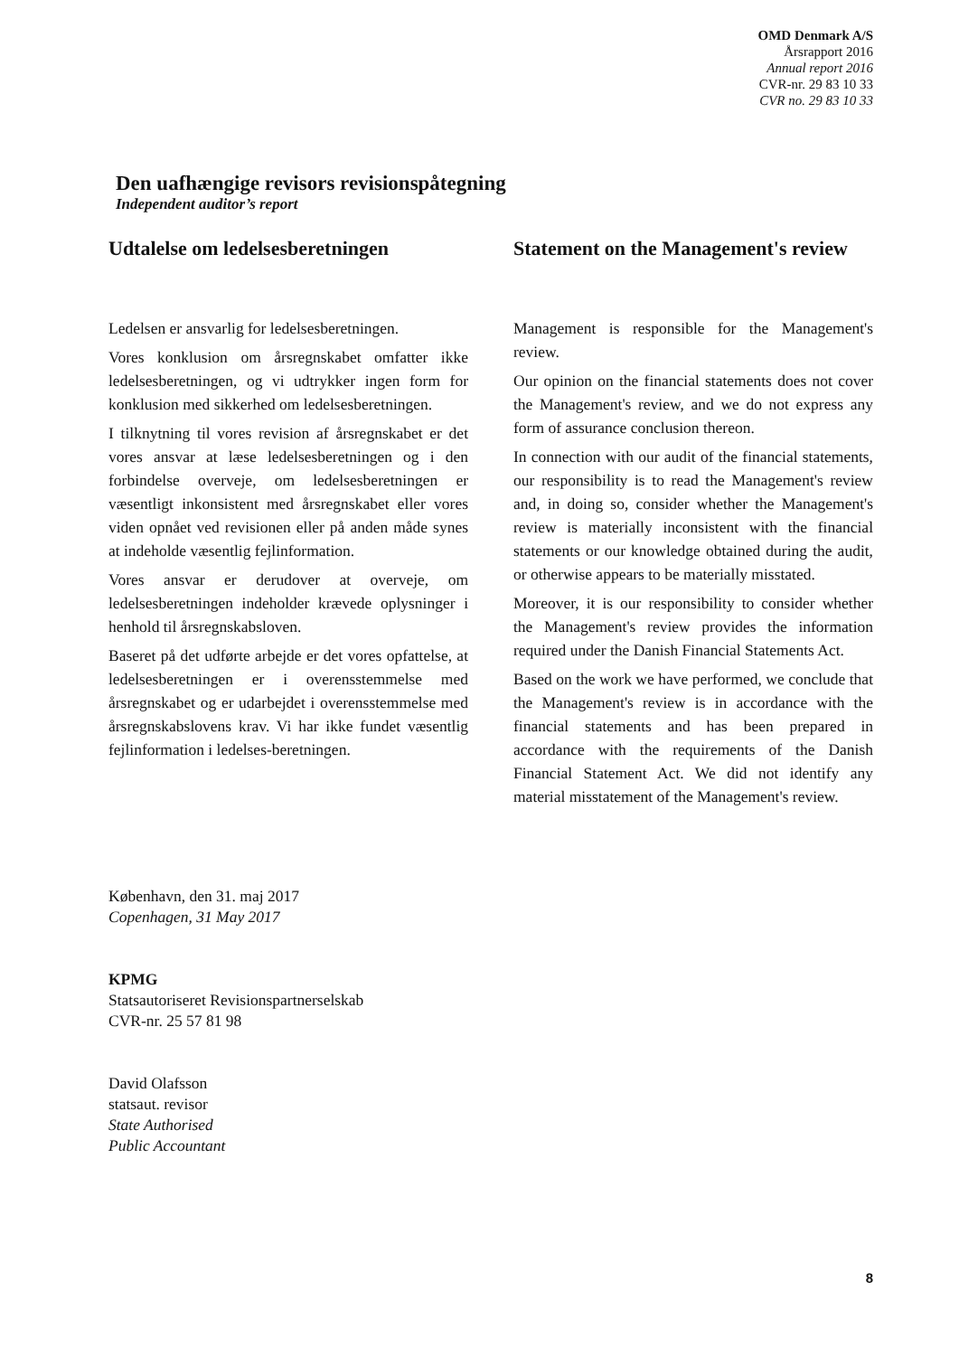OMD Denmark A/S
Årsrapport 2016
Annual report 2016
CVR-nr. 29 83 10 33
CVR no. 29 83 10 33
Den uafhængige revisors revisionspåtegning
Independent auditor’s report
Udtalelse om ledelsesberetningen
Ledelsen er ansvarlig for ledelsesberetningen.
Vores konklusion om årsregnskabet omfatter ikke ledelsesberetningen, og vi udtrykker ingen form for konklusion med sikkerhed om ledelsesberetningen.
I tilknytning til vores revision af årsregnskabet er det vores ansvar at læse ledelsesberetningen og i den forbindelse overveje, om ledelsesberetningen er væsentligt inkonsistent med årsregnskabet eller vores viden opnået ved revisionen eller på anden måde synes at indeholde væsentlig fejlinformation.
Vores ansvar er derudover at overveje, om ledelsesberetningen indeholder krævede oplysninger i henhold til årsregnskabsloven.
Baseret på det udførte arbejde er det vores opfattelse, at ledelsesberetningen er i overensstemmelse med årsregnskabet og er udarbejdet i overensstemmelse med årsregnskabslovens krav. Vi har ikke fundet væsentlig fejlinformation i ledelses-beretningen.
Statement on the Management's review
Management is responsible for the Management's review.
Our opinion on the financial statements does not cover the Management's review, and we do not express any form of assurance conclusion thereon.
In connection with our audit of the financial statements, our responsibility is to read the Management's review and, in doing so, consider whether the Management's review is materially inconsistent with the financial statements or our knowledge obtained during the audit, or otherwise appears to be materially misstated.
Moreover, it is our responsibility to consider whether the Management's review provides the information required under the Danish Financial Statements Act.
Based on the work we have performed, we conclude that the Management's review is in accordance with the financial statements and has been prepared in accordance with the requirements of the Danish Financial Statement Act. We did not identify any material misstatement of the Management's review.
København, den 31. maj 2017
Copenhagen, 31 May 2017
KPMG
Statsautoriseret Revisionspartnerselskab
CVR-nr. 25 57 81 98
David Olafsson
statsaut. revisor
State Authorised
Public Accountant
8